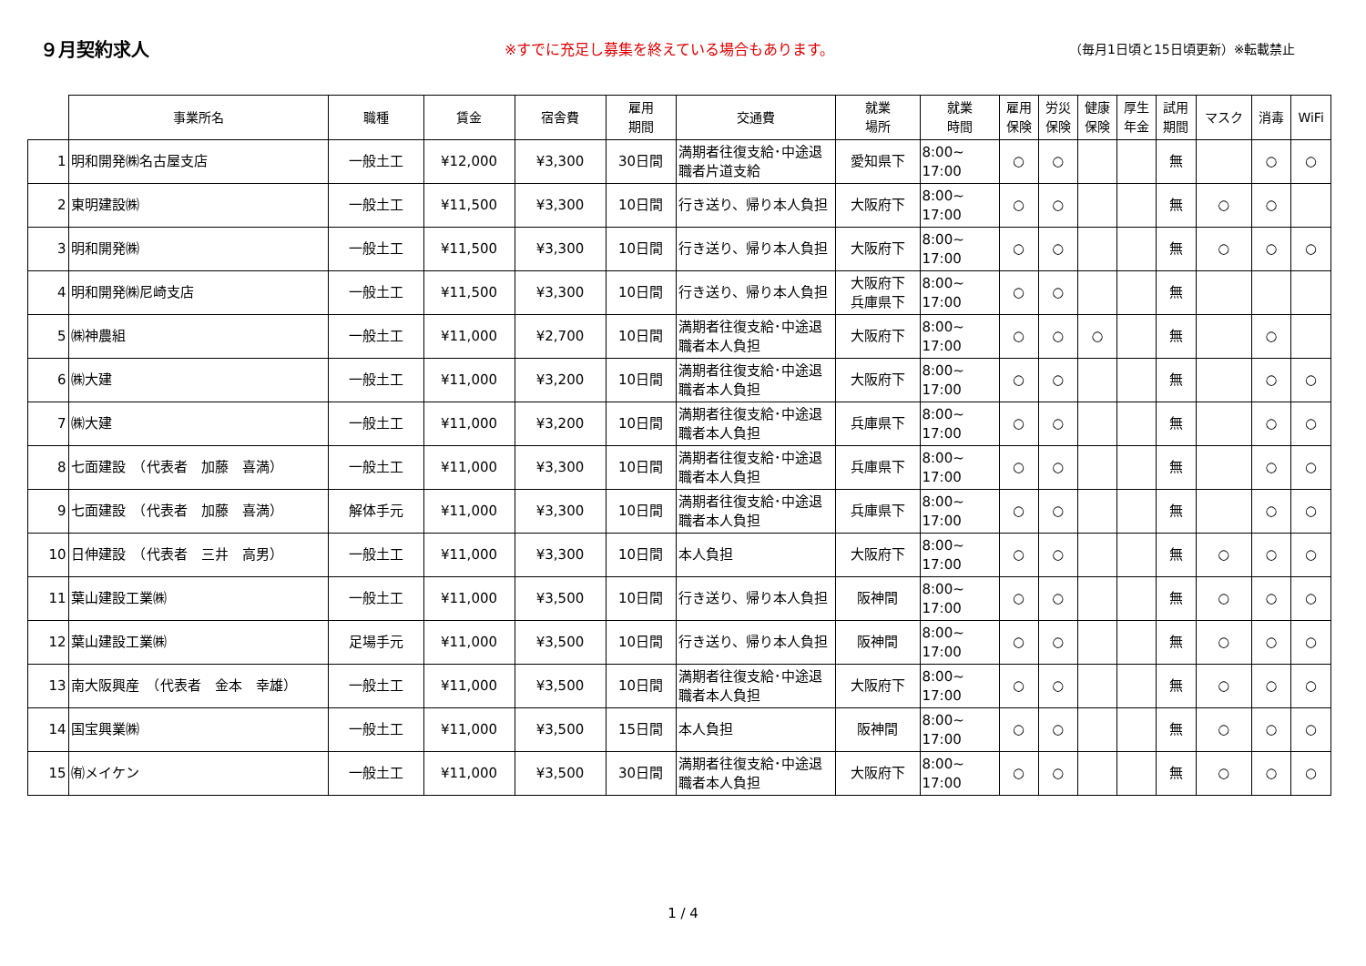９月契約求人
※すでに充足し募集を終えている場合もあります。 （毎月1日頃と15日頃更新）※転載禁止
| | 事業所名 | 職種 | 賃金 | 宿舎費 | 雇用 期間 | 交通費 | 就業 場所 | 就業 時間 | 雇用 保険 | 労災 保険 | 健康 保険 | 厚生 年金 | 試用 期間 | マスク | 消毒 | WiFi |
| --- | --- | --- | --- | --- | --- | --- | --- | --- | --- | --- | --- | --- | --- | --- | --- | --- |
| 1 | 明和開発㈱名古屋支店 | 一般土工 | ¥12,000 | ¥3,300 | 30日間 | 満期者往復支給･中途退職者片道支給 | 愛知県下 | 8:00~ 17:00 | ○ | ○ | | | 無 | | ○ | ○ |
| 2 | 東明建設㈱ | 一般土工 | ¥11,500 | ¥3,300 | 10日間 | 行き送り、帰り本人負担 | 大阪府下 | 8:00~ 17:00 | ○ | ○ | | | 無 | ○ | ○ | |
| 3 | 明和開発㈱ | 一般土工 | ¥11,500 | ¥3,300 | 10日間 | 行き送り、帰り本人負担 | 大阪府下 | 8:00~ 17:00 | ○ | ○ | | | 無 | ○ | ○ | ○ |
| 4 | 明和開発㈱尼崎支店 | 一般土工 | ¥11,500 | ¥3,300 | 10日間 | 行き送り、帰り本人負担 | 大阪府下 兵庫県下 | 8:00~ 17:00 | ○ | ○ | | | 無 | | | |
| 5 | ㈱神農組 | 一般土工 | ¥11,000 | ¥2,700 | 10日間 | 満期者往復支給･中途退職者本人負担 | 大阪府下 | 8:00~ 17:00 | ○ | ○ | ○ | | 無 | | ○ | |
| 6 | ㈱大建 | 一般土工 | ¥11,000 | ¥3,200 | 10日間 | 満期者往復支給･中途退職者本人負担 | 大阪府下 | 8:00~ 17:00 | ○ | ○ | | | 無 | | ○ | ○ |
| 7 | ㈱大建 | 一般土工 | ¥11,000 | ¥3,200 | 10日間 | 満期者往復支給･中途退職者本人負担 | 兵庫県下 | 8:00~ 17:00 | ○ | ○ | | | 無 | | ○ | ○ |
| 8 | 七面建設 （代表者 加藤 喜満） | 一般土工 | ¥11,000 | ¥3,300 | 10日間 | 満期者往復支給･中途退職者本人負担 | 兵庫県下 | 8:00~ 17:00 | ○ | ○ | | | 無 | | ○ | ○ |
| 9 | 七面建設 （代表者 加藤 喜満） | 解体手元 | ¥11,000 | ¥3,300 | 10日間 | 満期者往復支給･中途退職者本人負担 | 兵庫県下 | 8:00~ 17:00 | ○ | ○ | | | 無 | | ○ | ○ |
| 10 | 日伸建設 （代表者 三井 高男） | 一般土工 | ¥11,000 | ¥3,300 | 10日間 | 本人負担 | 大阪府下 | 8:00~ 17:00 | ○ | ○ | | | 無 | ○ | ○ | ○ |
| 11 | 葉山建設工業㈱ | 一般土工 | ¥11,000 | ¥3,500 | 10日間 | 行き送り、帰り本人負担 | 阪神間 | 8:00~ 17:00 | ○ | ○ | | | 無 | ○ | ○ | ○ |
| 12 | 葉山建設工業㈱ | 足場手元 | ¥11,000 | ¥3,500 | 10日間 | 行き送り、帰り本人負担 | 阪神間 | 8:00~ 17:00 | ○ | ○ | | | 無 | ○ | ○ | ○ |
| 13 | 南大阪興産 （代表者 金本 幸雄） | 一般土工 | ¥11,000 | ¥3,500 | 10日間 | 満期者往復支給･中途退職者本人負担 | 大阪府下 | 8:00~ 17:00 | ○ | ○ | | | 無 | ○ | ○ | ○ |
| 14 | 国宝興業㈱ | 一般土工 | ¥11,000 | ¥3,500 | 15日間 | 本人負担 | 阪神間 | 8:00~ 17:00 | ○ | ○ | | | 無 | ○ | ○ | ○ |
| 15 | ㈲メイケン | 一般土工 | ¥11,000 | ¥3,500 | 30日間 | 満期者往復支給･中途退職者本人負担 | 大阪府下 | 8:00~ 17:00 | ○ | ○ | | | 無 | ○ | ○ | ○ |
1 / 4